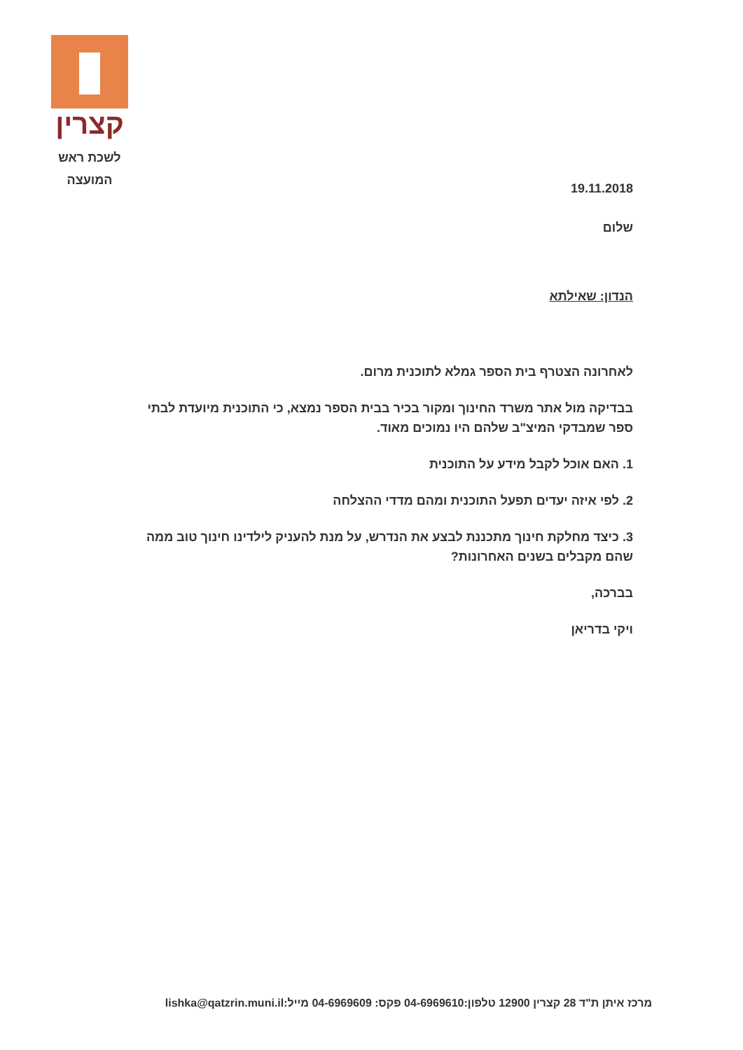קצרין
לשכת ראש
המועצה
19.11.2018
שלום
הנדון: שאילתא
לאחרונה הצטרף בית הספר גמלא לתוכנית מרום.
בבדיקה מול אתר משרד החינוך ומקור בכיר בבית הספר נמצא, כי התוכנית מיועדת לבתי ספר שמבדקי המיצ"ב שלהם היו נמוכים מאוד.
1. האם אוכל לקבל מידע על התוכנית
2. לפי איזה יעדים תפעל התוכנית ומהם מדדי ההצלחה
3. כיצד מחלקת חינוך מתכננת לבצע את הנדרש, על מנת להעניק לילדינו חינוך טוב ממה שהם מקבלים בשנים האחרונות?
בברכה,
ויקי בדריאן
מרכז איתן ת"ד 28 קצרין 12900 טלפון:04-6969610 פקס: 04-6969609 מייל:lishka@qatzrin.muni.il